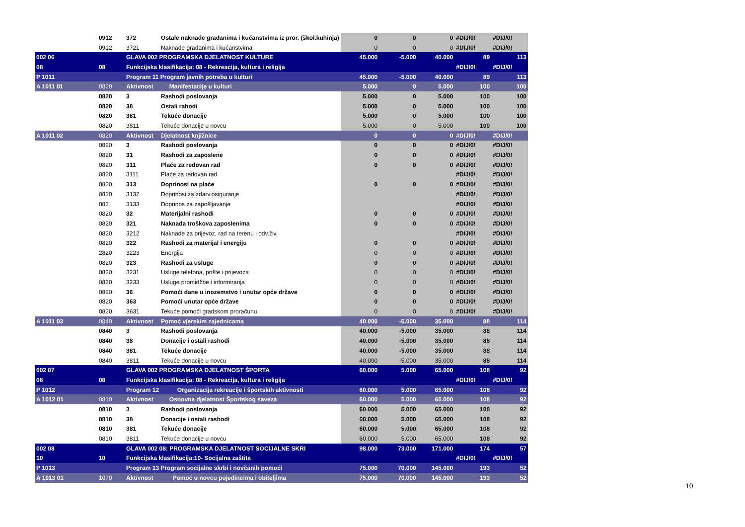| | 0912 | 372 | Ostale naknade građanima i kućanstvima iz pror. (škol.kuhinja) | 0 | 0 | 0 | #DIJ/0! | #DIJ/0! |
| | 0912 | 3721 | Naknade građanima i kućanstvima | 0 | 0 | 0 | #DIJ/0! | #DIJ/0! |
| 002 06 | | GLAVA 002 PROGRAMSKA DJELATNOST KULTURE | | 45.000 | -5.000 | 40.000 | 89 | 113 |
| 08 | 08 | Funkcijska klasifikacija: 08 - Rekreacija, kultura i religija | | | | | #DIJ/0! | #DIJ/0! |
| P 1011 | | Program 11 Program javnih potreba u kulturi | | 45.000 | -5.000 | 40.000 | 89 | 113 |
| A 1011 01 | 0820 | Aktivnost | Manifestacije u kulturi | 5.000 | 0 | 5.000 | 100 | 100 |
| | 0820 | 3 | Rashodi poslovanja | 5.000 | 0 | 5.000 | 100 | 100 |
| | 0820 | 38 | Ostali rahodi | 5.000 | 0 | 5.000 | 100 | 100 |
| | 0820 | 381 | Tekuće donacije | 5.000 | 0 | 5.000 | 100 | 100 |
| | 0820 | 3811 | Tekuće donacije u novcu | 5.000 | 0 | 5.000 | 100 | 100 |
| A 1011 02 | 0820 | Aktivnost | Djelatnost knjižnice | 0 | 0 | 0 | #DIJ/0! | #DIJ/0! |
| | 0820 | 3 | Rashodi poslovanja | 0 | 0 | 0 | #DIJ/0! | #DIJ/0! |
| | 0820 | 31 | Rashodi za zaposlene | 0 | 0 | 0 | #DIJ/0! | #DIJ/0! |
| | 0820 | 311 | Plaće za redovan rad | 0 | 0 | 0 | #DIJ/0! | #DIJ/0! |
| | 0820 | 3111 | Plaće za redovan rad | | | | #DIJ/0! | #DIJ/0! |
| | 0820 | 313 | Doprinosi na plaće | 0 | 0 | 0 | #DIJ/0! | #DIJ/0! |
| | 0820 | 3132 | Doprinosi za zdarv.osiguranje | | | | #DIJ/0! | #DIJ/0! |
| | 082 | 3133 | Doprinos za zapošljavanje | | | | #DIJ/0! | #DIJ/0! |
| | 0820 | 32 | Materijalni rashodi | 0 | 0 | 0 | #DIJ/0! | #DIJ/0! |
| | 0820 | 321 | Naknada troškova zaposlenima | 0 | 0 | 0 | #DIJ/0! | #DIJ/0! |
| | 0820 | 3212 | Naknade za prijevoz, rad na terenu i odv.živ. | | | | #DIJ/0! | #DIJ/0! |
| | 0820 | 322 | Rashodi za materijal i energiju | 0 | 0 | 0 | #DIJ/0! | #DIJ/0! |
| | 2820 | 3223 | Energija | 0 | 0 | 0 | #DIJ/0! | #DIJ/0! |
| | 0820 | 323 | Rashodi za usluge | 0 | 0 | 0 | #DIJ/0! | #DIJ/0! |
| | 0820 | 3231 | Usluge telefona, pošte i prijevoza | 0 | 0 | 0 | #DIJ/0! | #DIJ/0! |
| | 0820 | 3233 | Usluge promidžbe i informiranja | 0 | 0 | 0 | #DIJ/0! | #DIJ/0! |
| | 0820 | 36 | Pomoći dane u inozemstvo i unutar opće države | 0 | 0 | 0 | #DIJ/0! | #DIJ/0! |
| | 0820 | 363 | Pomoći unutar opće države | 0 | 0 | 0 | #DIJ/0! | #DIJ/0! |
| | 0820 | 3631 | Tekuće pomoći gradskom proračunu | 0 | 0 | 0 | #DIJ/0! | #DIJ/0! |
| A 1011 03 | 0840 | Aktivnost | Pomoć vjerskim zajednicama | 40.000 | -5.000 | 35.000 | 88 | 114 |
| | 0840 | 3 | Rashodi poslovanja | 40.000 | -5.000 | 35.000 | 88 | 114 |
| | 0840 | 38 | Donacije i ostali rashodi | 40.000 | -5.000 | 35.000 | 88 | 114 |
| | 0840 | 381 | Tekuće donacije | 40.000 | -5.000 | 35.000 | 88 | 114 |
| | 0840 | 3811 | Tekuće donacije u novcu | 40.000 | -5.000 | 35.000 | 88 | 114 |
| 002 07 | | GLAVA 002 PROGRAMSKA DJELATNOST ŠPORTA | | 60.000 | 5.000 | 65.000 | 108 | 92 |
| 08 | 08 | Funkcijska klasifikacija: 08 - Rekreacija, kultura i religija | | | | | #DIJ/0! | #DIJ/0! |
| P 1012 | | Program 12 Organizacija rekreacije i športskih aktivnosti | | 60.000 | 5.000 | 65.000 | 108 | 92 |
| A 1012 01 | 0810 | Aktivnost | Osnovna djelatnost Športskog saveza | 60.000 | 5.000 | 65.000 | 108 | 92 |
| | 0810 | 3 | Rashodi poslovanja | 60.000 | 5.000 | 65.000 | 108 | 92 |
| | 0810 | 38 | Donacije i ostali rashodi | 60.000 | 5.000 | 65.000 | 108 | 92 |
| | 0810 | 381 | Tekuće donacije | 60.000 | 5.000 | 65.000 | 108 | 92 |
| | 0810 | 3811 | Tekuće donacije u novcu | 60.000 | 5.000 | 65.000 | 108 | 92 |
| 002 08 | | GLAVA 002 08: PROGRAMSKA DJELATNOST SOCIJALNE SKRI | | 98.000 | 73.000 | 171.000 | 174 | 57 |
| 10 | 10 | Funkcijska klasifikacija:10- Socijalna zaštita | | | | | #DIJ/0! | #DIJ/0! |
| P 1013 | | Program 13 Program socijalne skrbi i novčanih pomoći | | 75.000 | 70.000 | 145.000 | 193 | 52 |
| A 1013 01 | 1070 | Aktivnost | Pomoć u novcu pojedincima i obiteljima | 75.000 | 70.000 | 145.000 | 193 | 52 |
10